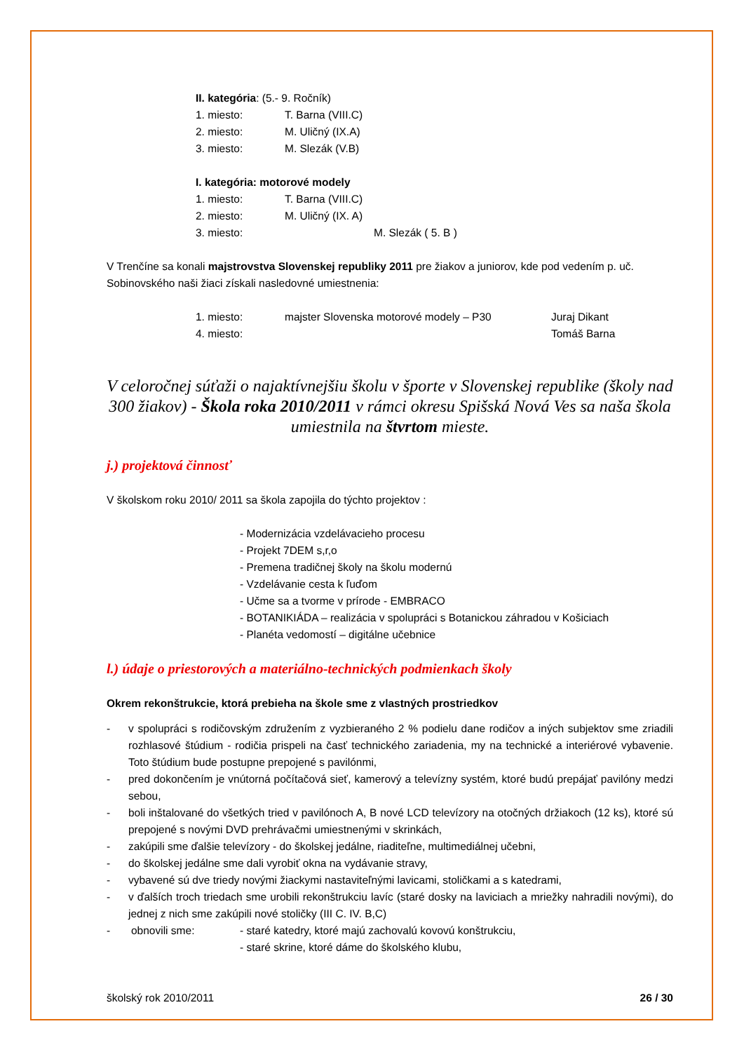II. kategória: (5.- 9. Ročník)
1. miesto: T. Barna (VIII.C)
2. miesto: M. Uličný (IX.A)
3. miesto: M. Slezák (V.B)
I. kategória: motorové modely
1. miesto: T. Barna (VIII.C)
2. miesto: M. Uličný (IX. A)
3. miesto: M. Slezák ( 5. B )
V Trenčíne sa konali majstrovstva Slovenskej republiky 2011 pre žiakov a juniorov, kde pod vedením p. uč. Sobinovského naši žiaci získali nasledovné umiestnenia:
1. miesto: majster Slovenska motorové modely – P30 Juraj Dikant
4. miesto: Tomáš Barna
V celoročnej súťaži o najaktívnejšiu školu v športe v Slovenskej republike (školy nad 300 žiakov) - Škola roka 2010/2011 v rámci okresu Spišská Nová Ves sa naša škola umiestnila na štvrtom mieste.
j.) projektová činnosť
V školskom roku 2010/ 2011 sa škola zapojila do týchto projektov :
- Modernizácia vzdelávacieho procesu
- Projekt 7DEM s,r,o
- Premena tradičnej školy na školu modernú
- Vzdelávanie cesta k ľuďom
- Učme sa a tvorme v prírode - EMBRACO
- BOTANIKIÁDA – realizácia v spolupráci s Botanickou záhradou v Košiciach
- Planéta vedomostí – digitálne učebnice
l.) údaje o priestorových a materiálno-technických podmienkach školy
Okrem rekonštrukcie, ktorá prebieha na škole sme z vlastných prostriedkov
- v spolupráci s rodičovským združením z vyzbieraného 2 % podielu dane rodičov a iných subjektov sme zriadili rozhlasové štúdium - rodičia prispeli na časť technického zariadenia, my na technické a interiérové vybavenie. Toto štúdium bude postupne prepojené s pavilónmi,
- pred dokončením je vnútorná počítačová sieť, kamerový a televízny systém, ktoré budú prepájať pavilóny medzi sebou,
- boli inštalované do všetkých tried v pavilónoch A, B nové LCD televízory na otočných držiakoch (12 ks), ktoré sú prepojené s novými DVD prehrávačmi umiestnenými v skrinkách,
- zakúpili sme ďalšie televízory - do školskej jedálne, riaditeľne, multimediálnej učebni,
- do školskej jedálne sme dali vyrobiť okna na vydávanie stravy,
- vybavené sú dve triedy novými žiackymi nastaviteľnými lavicami, stoličkami a s katedrami,
- v ďalších troch triedach sme urobili rekonštrukciu lavíc (staré dosky na laviciach a mriežky nahradili novými), do jednej z nich sme zakúpili nové stoličky (III C. IV. B,C)
- obnovili sme: - staré katedry, ktoré majú zachovalú kovovú konštrukciu,
- staré skrine, ktoré dáme do školského klubu,
školský rok 2010/2011 26 / 30